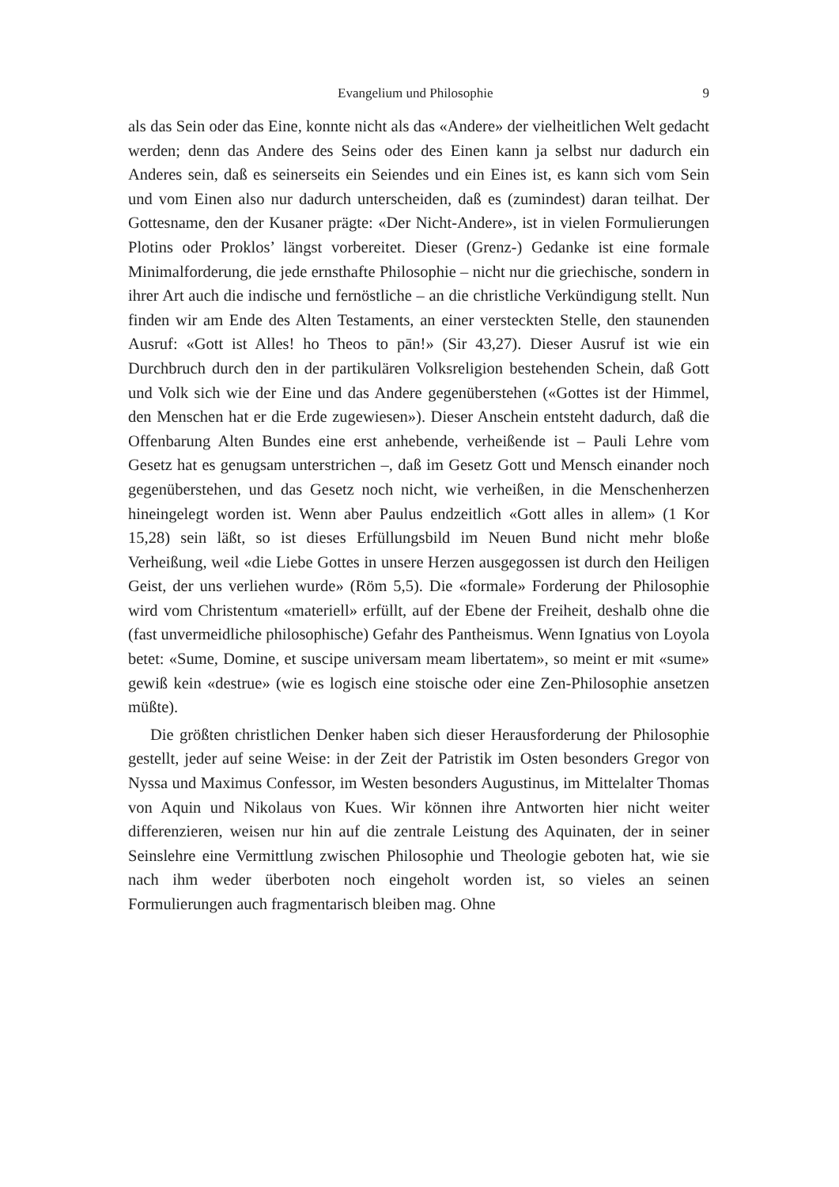Evangelium und Philosophie 9
als das Sein oder das Eine, konnte nicht als das «Andere» der vielheitlichen Welt gedacht werden; denn das Andere des Seins oder des Einen kann ja selbst nur dadurch ein Anderes sein, daß es seinerseits ein Seiendes und ein Eines ist, es kann sich vom Sein und vom Einen also nur dadurch unterscheiden, daß es (zumindest) daran teilhat. Der Gottesname, den der Kusaner prägte: «Der Nicht-Andere», ist in vielen Formulierungen Plotins oder Proklos’ längst vorbereitet. Dieser (Grenz-) Gedanke ist eine formale Minimalforderung, die jede ernsthafte Philosophie – nicht nur die griechische, sondern in ihrer Art auch die indische und fernöstliche – an die christliche Verkündigung stellt. Nun finden wir am Ende des Alten Testaments, an einer versteckten Stelle, den staunenden Ausruf: «Gott ist Alles! ho Theos to pān!» (Sir 43,27). Dieser Ausruf ist wie ein Durchbruch durch den in der partikulären Volksreligion bestehenden Schein, daß Gott und Volk sich wie der Eine und das Andere gegenüberstehen («Gottes ist der Himmel, den Menschen hat er die Erde zugewiesen»). Dieser Anschein entsteht dadurch, daß die Offenbarung Alten Bundes eine erst anhebende, verheißende ist – Pauli Lehre vom Gesetz hat es genugsam unterstrichen –, daß im Gesetz Gott und Mensch einander noch gegenüberstehen, und das Gesetz noch nicht, wie verheißen, in die Menschenherzen hineingelegt worden ist. Wenn aber Paulus endzeitlich «Gott alles in allem» (1 Kor 15,28) sein läßt, so ist dieses Erfüllungsbild im Neuen Bund nicht mehr bloße Verheißung, weil «die Liebe Gottes in unsere Herzen ausgegossen ist durch den Heiligen Geist, der uns verliehen wurde» (Röm 5,5). Die «formale» Forderung der Philosophie wird vom Christentum «materiell» erfüllt, auf der Ebene der Freiheit, deshalb ohne die (fast unvermeidliche philosophische) Gefahr des Pantheismus. Wenn Ignatius von Loyola betet: «Sume, Domine, et suscipe universam meam libertatem», so meint er mit «sume» gewiß kein «destrue» (wie es logisch eine stoische oder eine Zen-Philosophie ansetzen müßte).
Die größten christlichen Denker haben sich dieser Herausforderung der Philosophie gestellt, jeder auf seine Weise: in der Zeit der Patristik im Osten besonders Gregor von Nyssa und Maximus Confessor, im Westen besonders Augustinus, im Mittelalter Thomas von Aquin und Nikolaus von Kues. Wir können ihre Antworten hier nicht weiter differenzieren, weisen nur hin auf die zentrale Leistung des Aquinaten, der in seiner Seinslehre eine Vermittlung zwischen Philosophie und Theologie geboten hat, wie sie nach ihm weder überboten noch eingeholt worden ist, so vieles an seinen Formulierungen auch fragmentarisch bleiben mag. Ohne